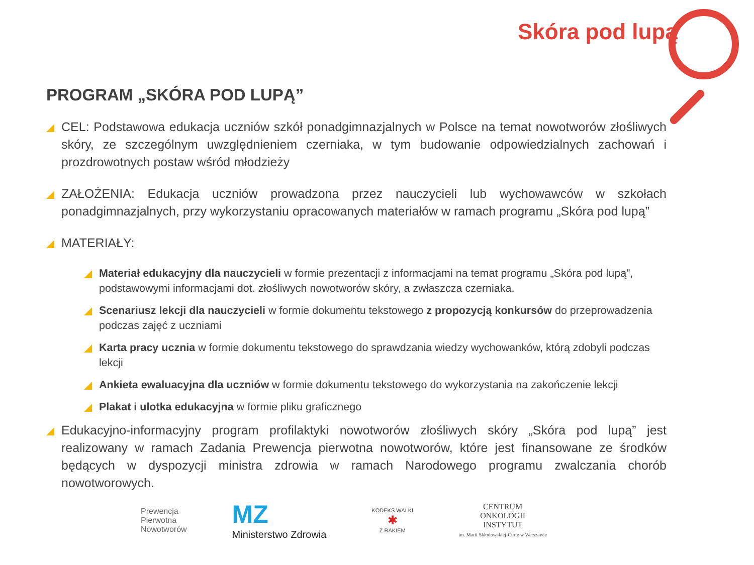Skóra pod lupą
PROGRAM „SKÓRA POD LUPĄ”
CEL: Podstawowa edukacja uczniów szkół ponadgimnazjalnych w Polsce na temat nowotworów złośliwych skóry, ze szczególnym uwzględnieniem czerniaka, w tym budowanie odpowiedzialnych zachowań i prozdrowotnych postaw wśród młodzieży
ZAŁOŻENIA: Edukacja uczniów prowadzona przez nauczycieli lub wychowawców w szkołach ponadgimnazjalnych, przy wykorzystaniu opracowanych materiałów w ramach programu „Skóra pod lupą”
MATERIAŁY:
Materiał edukacyjny dla nauczycieli w formie prezentacji z informacjami na temat programu „Skóra pod lupą”, podstawowymi informacjami dot. złośliwych nowotworów skóry, a zwłaszcza czerniaka.
Scenariusz lekcji dla nauczycieli w formie dokumentu tekstowego z propozycją konkursów do przeprowadzenia podczas zajęć z uczniami
Karta pracy ucznia w formie dokumentu tekstowego do sprawdzania wiedzy wychowanków, którą zdobyli podczas lekcji
Ankieta ewaluacyjna dla uczniów w formie dokumentu tekstowego do wykorzystania na zakończenie lekcji
Plakat i ulotka edukacyjna w formie pliku graficznego
Edukacyjno-informacyjny program profilaktyki nowotworów złośliwych skóry „Skóra pod lupą” jest realizowany w ramach Zadania Prewencja pierwotna nowotworów, które jest finansowane ze środków będących w dyspozycji ministra zdrowia w ramach Narodowego programu zwalczania chorób nowotworowych.
Prewencja
Pierwotna
Nowotworów
MZ
Ministerstwo Zdrowia
KODEKS WALKI
✱
Z RAKIEM
CENTRUM
ONKOLOGII
INSTYTUT
im. Marii Skłodowskiej-Curie w Warszawie